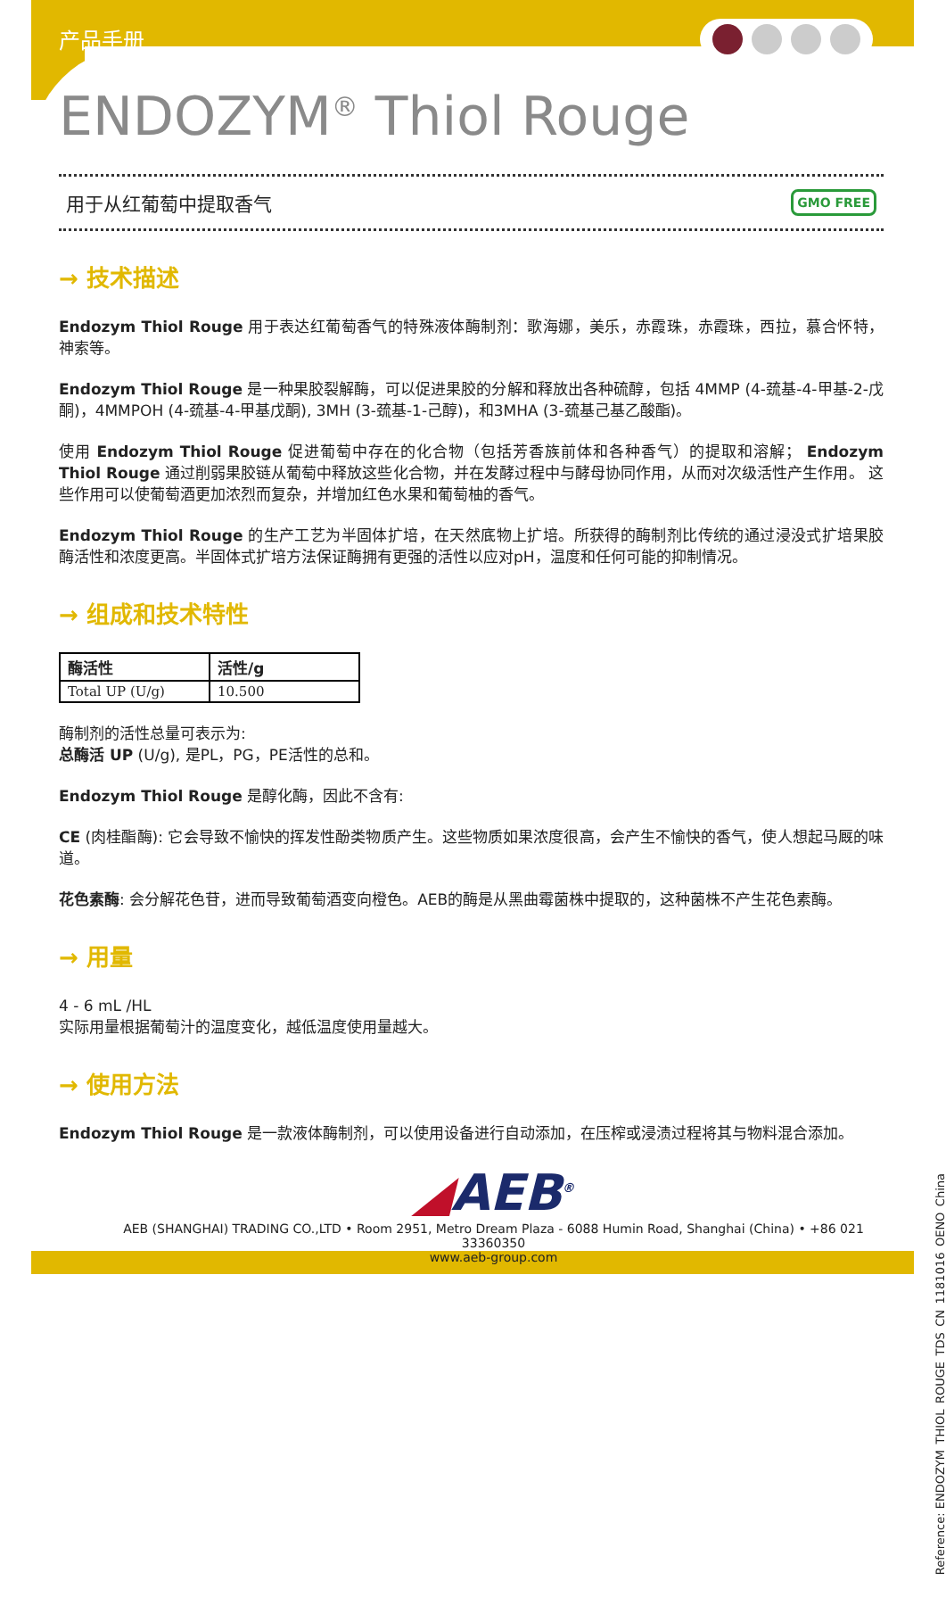产品手册
ENDOZYM<sup>®</sup> Thiol Rouge
用于从红葡萄中提取香气 GMO FREE
→ 技术描述
Endozym Thiol Rouge 用于表达红葡萄香气的特殊液体酶制剂：歌海娜，美乐，赤霞珠，赤霞珠，西拉，慕合怀特，神索等。
Endozym Thiol Rouge 是一种果胶裂解酶，可以促进果胶的分解和释放出各种硫醇，包括 4MMP (4-巯基-4-甲基-2-戊酮)，4MMPOH (4-巯基-4-甲基戊酮), 3MH (3-巯基-1-己醇)，和3MHA (3-巯基己基乙酸酯)。
使用 Endozym Thiol Rouge 促进葡萄中存在的化合物（包括芳香族前体和各种香气）的提取和溶解； Endozym Thiol Rouge 通过削弱果胶链从葡萄中释放这些化合物，并在发酵过程中与酵母协同作用，从而对次级活性产生作用。 这些作用可以使葡萄酒更加浓烈而复杂，并增加红色水果和葡萄柚的香气。
Endozym Thiol Rouge 的生产工艺为半固体扩培，在天然底物上扩培。所获得的酶制剂比传统的通过浸没式扩培果胶酶活性和浓度更高。半固体式扩培方法保证酶拥有更强的活性以应对pH，温度和任何可能的抑制情况。
→ 组成和技术特性
| 酶活性 | 活性/g |
| --- | --- |
| Total UP (U/g) | 10.500 |
酶制剂的活性总量可表示为:
总酶活 UP (U/g), 是PL，PG，PE活性的总和。
Endozym Thiol Rouge 是醇化酶，因此不含有:
CE (肉桂酯酶): 它会导致不愉快的挥发性酚类物质产生。这些物质如果浓度很高，会产生不愉快的香气，使人想起马厩的味道。
花色素酶: 会分解花色苷，进而导致葡萄酒变向橙色。AEB的酶是从黑曲霉菌株中提取的，这种菌株不产生花色素酶。
→ 用量
4 - 6 mL /HL
实际用量根据葡萄汁的温度变化，越低温度使用量越大。
→ 使用方法
Endozym Thiol Rouge 是一款液体酶制剂，可以使用设备进行自动添加，在压榨或浸渍过程将其与物料混合添加。
◢AEB<sup>®</sup>
AEB (SHANGHAI) TRADING CO.,LTD • Room 2951, Metro Dream Plaza - 6088 Humin Road, Shanghai (China) • +86 021 33360350
www.aeb-group.com
Reference: ENDOZYM_THIOL_ROUGE_TDS_CN_1181016_OENO_China